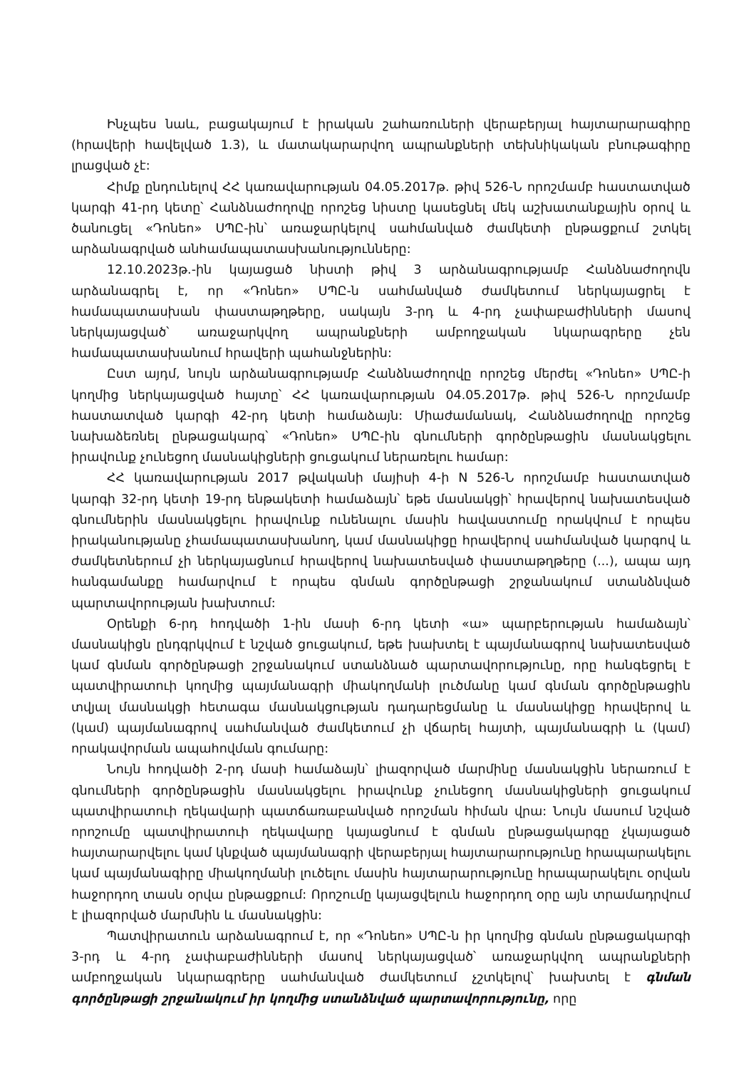Ինչպես նաև, բացակայում է իրական շահառուների վերաբերյալ հայտարարագիրը (հրավերի հավելված 1.3), և մատակարարվող ապրանքների տեխնիկական բնութագիրը լրացված չէ:
Հիմք ընդունելով ՀՀ կառավարության 04.05.2017թ. թիվ 526-Ն որոշմամբ հաստատված կարգի 41-րդ կետը՝ Հանձնաժողովը որոշեց նիստը կասեցնել մեկ աշխատանքային օրով և ծանուցել «Դոնեո» ՍՊԸ-ին՝ առաջարկելով սահմանված ժամկետի ընթացքում շտկել արձանագրված անհամապատասխանությունները:
12.10.2023թ.-ին կայացած նիստի թիվ 3 արձանագրությամբ Հանձնաժողովն արձանագրել է, որ «Դոնեո» ՍՊԸ-ն սահմանված ժամկետում ներկայացրել է համապատասխան փաստաթղթերը, սակայն 3-րդ և 4-րդ չափաբաժինների մասով ներկայացված՝ առաջարկվող ապրանքների ամբողջական նկարագրերը չեն համապատասխանում հրավերի պահանջներին:
Ըստ այդմ, նույն արձանագրությամբ Հանձնաժողովը որոշեց մերժել «Դոնեո» ՍՊԸ-ի կողմից ներկայացված հայտը՝ ՀՀ կառավարության 04.05.2017թ. թիվ 526-Ն որոշմամբ հաստատված կարգի 42-րդ կետի համաձայն: Միաժամանակ, Հանձնաժողովը որոշեց նախաձեռնել ընթացակարգ՝ «Դոնեո» ՍՊԸ-ին գնումների գործընթացին մասնակցելու իրավունք չունեցող մասնակիցների ցուցակում ներառելու համար:
ՀՀ կառավարության 2017 թվականի մայիսի 4-ի N 526-Ն որոշմամբ հաստատված կարգի 32-րդ կետի 19-րդ ենթակետի համաձայն՝ եթե մասնակցի՝ հրավերով նախատեսված գնումներին մասնակցելու իրավունք ունենալու մասին հավաստումը որակվում է որպես իրականությանը չհամապատասխանող, կամ մասնակիցը հրավերով սահմանված կարգով և ժամկետներում չի ներկայացնում հրավերով նախատեսված փաստաթղթերը (...), ապա այդ հանգամանքը համարվում է որպես գնման գործընթացի շրջանակում ստանձնված պարտավորության խախտում:
Օրենքի 6-րդ հոդվածի 1-ին մասի 6-րդ կետի «ա» պարբերության համաձայն՝ մասնակիցն ընդգրկվում է նշված ցուցակում, եթե խախտել է պայմանագրով նախատեսված կամ գնման գործընթացի շրջանակում ստանձնած պարտավորությունը, որը հանգեցրել է պատվիրատուի կողմից պայմանագրի միակողմանի լուծմանը կամ գնման գործընթացին տվյալ մասնակցի հետագա մասնակցության դադարեցմանը և մասնակիցը հրավերով և (կամ) պայմանագրով սահմանված ժամկետում չի վճարել հայտի, պայմանագրի և (կամ) որակավորման ապահովման գումարը:
Նույն հոդվածի 2-րդ մասի համաձայն՝ լիազորված մարմինը մասնակցին ներառում է գնումների գործընթացին մասնակցելու իրավունք չունեցող մասնակիցների ցուցակում պատվիրատուի ղեկավարի պատճառաբանված որոշման հիման վրա: Նույն մասում նշված որոշումը պատվիրատուի ղեկավարը կայացնում է գնման ընթացակարգը չկայացած հայտարարվելու կամ կնքված պայմանագրի վերաբերյալ հայտարարությունը հրապարակելու կամ պայմանագիրը միակողմանի լուծելու մասին հայտարարությունը հրապարակելու օրվան հաջորդող տասն օրվա ընթացքում: Որոշումը կայացվելուն հաջորդող օրը այն տրամադրվում է լիազորված մարմնին և մասնակցին:
Պատվիրատուն արձանագրում է, որ «Դոնեո» ՍՊԸ-ն իր կողմից գնման ընթացակարգի 3-րդ և 4-րդ չափաբաժինների մասով ներկայացված՝ առաջարկվող ապրանքների ամբողջական նկարագրերը սահմանված ժամկետում չշտկելով՝ խախտել է գնման գործընթացի շրջանակում իր կողմից ստանձնված պարտավորությունը, որը